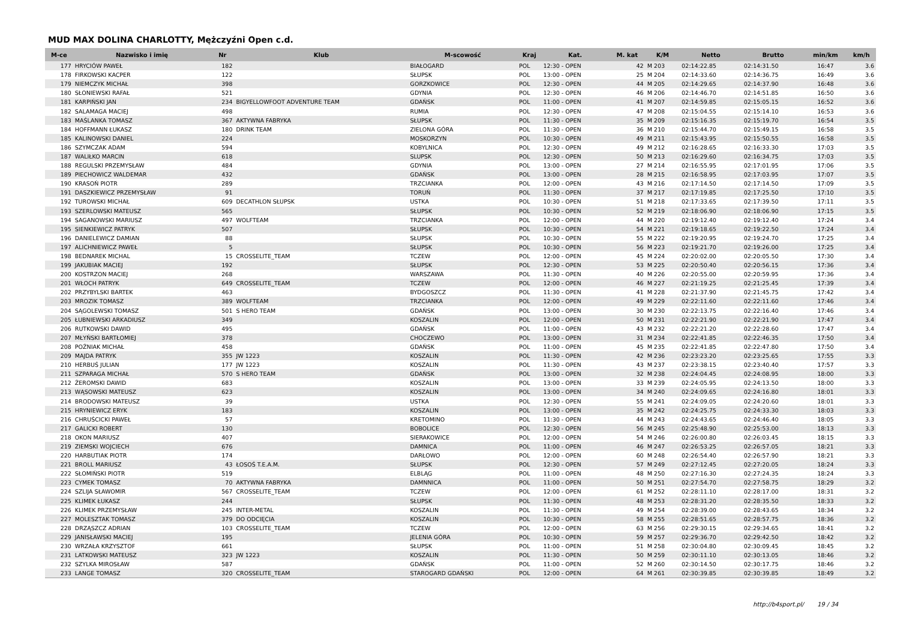MUD MAX DOLINA CHARLOTTY, Mężczyźni Open c.d.
| M-ce | Nazwisko i imię | Nr | Klub | M-scowość | Kraj | Kat. | M. kat | K/M | Netto | Brutto | min/km | km/h |
| --- | --- | --- | --- | --- | --- | --- | --- | --- | --- | --- | --- | --- |
| 177 | HRYCIÓW PAWEŁ | 182 | | BIAŁOGARD | POL | 12:30 - OPEN | 42 | M 203 | 02:14:22.85 | 02:14:31.50 | 16:47 | 3.6 |
| 178 | FIRKOWSKI KACPER | 122 | | SŁUPSK | POL | 13:00 - OPEN | 25 | M 204 | 02:14:33.60 | 02:14:36.75 | 16:49 | 3.6 |
| 179 | NIEMCZYK MICHAŁ | 398 | | GORZKOWICE | POL | 12:30 - OPEN | 44 | M 205 | 02:14:29.65 | 02:14:37.90 | 16:48 | 3.6 |
| 180 | SŁONIEWSKI RAFAŁ | 521 | | GDYNIA | POL | 12:30 - OPEN | 46 | M 206 | 02:14:46.70 | 02:14:51.85 | 16:50 | 3.6 |
| 181 | KARPIŃSKI JAN | 234 | BIGYELLOWFOOT ADVENTURE TEAM | GDAŃSK | POL | 11:00 - OPEN | 41 | M 207 | 02:14:59.85 | 02:15:05.15 | 16:52 | 3.6 |
| 182 | SALAMAGA MACIEJ | 498 | | RUMIA | POL | 12:30 - OPEN | 47 | M 208 | 02:15:04.55 | 02:15:14.10 | 16:53 | 3.6 |
| 183 | MAŚLANKA TOMASZ | 367 | AKTYWNA FABRYKA | SŁUPSK | POL | 11:30 - OPEN | 35 | M 209 | 02:15:16.35 | 02:15:19.70 | 16:54 | 3.5 |
| 184 | HOFFMANN ŁUKASZ | 180 | DRINK TEAM | ZIELONA GÓRA | POL | 11:30 - OPEN | 36 | M 210 | 02:15:44.70 | 02:15:49.15 | 16:58 | 3.5 |
| 185 | KALINOWSKI DANIEL | 224 | | MOSKORZYN | POL | 10:30 - OPEN | 49 | M 211 | 02:15:43.95 | 02:15:50.55 | 16:58 | 3.5 |
| 186 | SZYMCZAK ADAM | 594 | | KOBYLNICA | POL | 12:30 - OPEN | 49 | M 212 | 02:16:28.65 | 02:16:33.30 | 17:03 | 3.5 |
| 187 | WALIŁKO MARCIN | 618 | | SLUPSK | POL | 12:30 - OPEN | 50 | M 213 | 02:16:29.60 | 02:16:34.75 | 17:03 | 3.5 |
| 188 | REGULSKI PRZEMYSŁAW | 484 | | GDYNIA | POL | 13:00 - OPEN | 27 | M 214 | 02:16:55.95 | 02:17:01.95 | 17:06 | 3.5 |
| 189 | PIECHOWICZ WALDEMAR | 432 | | GDAŃSK | POL | 13:00 - OPEN | 28 | M 215 | 02:16:58.95 | 02:17:03.95 | 17:07 | 3.5 |
| 190 | KRASOŃ PIOTR | 289 | | TRZCIANKA | POL | 12:00 - OPEN | 43 | M 216 | 02:17:14.50 | 02:17:14.50 | 17:09 | 3.5 |
| 191 | DASZKIEWICZ PRZEMYSŁAW | 91 | | TORUŃ | POL | 11:30 - OPEN | 37 | M 217 | 02:17:19.85 | 02:17:25.50 | 17:10 | 3.5 |
| 192 | TUROWSKI MICHAŁ | 609 | DECATHLON SŁUPSK | USTKA | POL | 10:30 - OPEN | 51 | M 218 | 02:17:33.65 | 02:17:39.50 | 17:11 | 3.5 |
| 193 | SZERLOWSKI MATEUSZ | 565 | | SŁUPSK | POL | 10:30 - OPEN | 52 | M 219 | 02:18:06.90 | 02:18:06.90 | 17:15 | 3.5 |
| 194 | SAGANOWSKI MARIUSZ | 497 | WOLFTEAM | TRZCIANKA | POL | 12:00 - OPEN | 44 | M 220 | 02:19:12.40 | 02:19:12.40 | 17:24 | 3.4 |
| 195 | SIENKIEWICZ PATRYK | 507 | | SŁUPSK | POL | 10:30 - OPEN | 54 | M 221 | 02:19:18.65 | 02:19:22.50 | 17:24 | 3.4 |
| 196 | DANIELEWICZ DAMIAN | 88 | | SŁUPSK | POL | 10:30 - OPEN | 55 | M 222 | 02:19:20.95 | 02:19:24.70 | 17:25 | 3.4 |
| 197 | ALICHNIEWICZ PAWEŁ | 5 | | SŁUPSK | POL | 10:30 - OPEN | 56 | M 223 | 02:19:21.70 | 02:19:26.00 | 17:25 | 3.4 |
| 198 | BEDNAREK MICHAL | 15 | CROSSELITE_TEAM | TCZEW | POL | 12:00 - OPEN | 45 | M 224 | 02:20:02.00 | 02:20:05.50 | 17:30 | 3.4 |
| 199 | JAKUBIAK MACIEJ | 192 | | SŁUPSK | POL | 12:30 - OPEN | 53 | M 225 | 02:20:50.40 | 02:20:56.15 | 17:36 | 3.4 |
| 200 | KOSTRZON MACIEJ | 268 | | WARSZAWA | POL | 11:30 - OPEN | 40 | M 226 | 02:20:55.00 | 02:20:59.95 | 17:36 | 3.4 |
| 201 | WŁOCH PATRYK | 649 | CROSSELITE_TEAM | TCZEW | POL | 12:00 - OPEN | 46 | M 227 | 02:21:19.25 | 02:21:25.45 | 17:39 | 3.4 |
| 202 | PRZYBYLSKI BARTEK | 463 | | BYDGOSZCZ | POL | 11:30 - OPEN | 41 | M 228 | 02:21:37.90 | 02:21:45.75 | 17:42 | 3.4 |
| 203 | MROZIK TOMASZ | 389 | WOLFTEAM | TRZCIANKA | POL | 12:00 - OPEN | 49 | M 229 | 02:22:11.60 | 02:22:11.60 | 17:46 | 3.4 |
| 204 | SĄGOLEWSKI TOMASZ | 501 | S HERO TEAM | GDAŃSK | POL | 13:00 - OPEN | 30 | M 230 | 02:22:13.75 | 02:22:16.40 | 17:46 | 3.4 |
| 205 | ŁUBNIEWSKI ARKADIUSZ | 349 | | KOSZALIN | POL | 12:00 - OPEN | 50 | M 231 | 02:22:21.90 | 02:22:21.90 | 17:47 | 3.4 |
| 206 | RUTKOWSKI DAWID | 495 | | GDAŃSK | POL | 11:00 - OPEN | 43 | M 232 | 02:22:21.20 | 02:22:28.60 | 17:47 | 3.4 |
| 207 | MŁYŃSKI BARTŁOMIEJ | 378 | | CHOCZEWO | POL | 13:00 - OPEN | 31 | M 234 | 02:22:41.85 | 02:22:46.35 | 17:50 | 3.4 |
| 208 | POŹNIAK MICHAŁ | 458 | | GDAŃSK | POL | 11:00 - OPEN | 45 | M 235 | 02:22:41.85 | 02:22:47.80 | 17:50 | 3.4 |
| 209 | MAJDA PATRYK | 355 | JW 1223 | KOSZALIN | POL | 11:30 - OPEN | 42 | M 236 | 02:23:23.20 | 02:23:25.65 | 17:55 | 3.3 |
| 210 | HERBUŚ JULIAN | 177 | JW 1223 | KOSZALIN | POL | 11:30 - OPEN | 43 | M 237 | 02:23:38.15 | 02:23:40.40 | 17:57 | 3.3 |
| 211 | SZPARAGA MICHAŁ | 570 | S HERO TEAM | GDAŃSK | POL | 13:00 - OPEN | 32 | M 238 | 02:24:04.45 | 02:24:08.95 | 18:00 | 3.3 |
| 212 | ŻEROMSKI DAWID | 683 | | KOSZALIN | POL | 13:00 - OPEN | 33 | M 239 | 02:24:05.95 | 02:24:13.50 | 18:00 | 3.3 |
| 213 | WĄSOWSKI MATEUSZ | 623 | | KOSZALIN | POL | 13:00 - OPEN | 34 | M 240 | 02:24:09.65 | 02:24:16.80 | 18:01 | 3.3 |
| 214 | BRODOWSKI MATEUSZ | 39 | | USTKA | POL | 12:30 - OPEN | 55 | M 241 | 02:24:09.05 | 02:24:20.60 | 18:01 | 3.3 |
| 215 | HRYNIEWICZ ERYK | 183 | | KOSZALIN | POL | 13:00 - OPEN | 35 | M 242 | 02:24:25.75 | 02:24:33.30 | 18:03 | 3.3 |
| 216 | CHRUŚCICKI PAWEŁ | 57 | | KRETOMINO | POL | 11:30 - OPEN | 44 | M 243 | 02:24:43.65 | 02:24:46.40 | 18:05 | 3.3 |
| 217 | GALICKI ROBERT | 130 | | BOBOLICE | POL | 12:30 - OPEN | 56 | M 245 | 02:25:48.90 | 02:25:53.00 | 18:13 | 3.3 |
| 218 | OKON MARIUSZ | 407 | | SIERAKOWICE | POL | 12:00 - OPEN | 54 | M 246 | 02:26:00.80 | 02:26:03.45 | 18:15 | 3.3 |
| 219 | ZIEMSKI WOJCIECH | 676 | | DAMNICA | POL | 11:00 - OPEN | 46 | M 247 | 02:26:53.25 | 02:26:57.05 | 18:21 | 3.3 |
| 220 | HARBUTIAK PIOTR | 174 | | DARŁOWO | POL | 12:00 - OPEN | 60 | M 248 | 02:26:54.40 | 02:26:57.90 | 18:21 | 3.3 |
| 221 | BROLL MARIUSZ | 43 | ŁOSOŚ T.E.A.M. | SŁUPSK | POL | 12:30 - OPEN | 57 | M 249 | 02:27:12.45 | 02:27:20.05 | 18:24 | 3.3 |
| 222 | SŁOMIŃSKI PIOTR | 519 | | ELBLĄG | POL | 11:00 - OPEN | 48 | M 250 | 02:27:16.30 | 02:27:24.35 | 18:24 | 3.3 |
| 223 | CYMEK TOMASZ | 70 | AKTYWNA FABRYKA | DAMNNICA | POL | 11:00 - OPEN | 50 | M 251 | 02:27:54.70 | 02:27:58.75 | 18:29 | 3.2 |
| 224 | SZLIJA SŁAWOMIR | 567 | CROSSELITE_TEAM | TCZEW | POL | 12:00 - OPEN | 61 | M 252 | 02:28:11.10 | 02:28:17.00 | 18:31 | 3.2 |
| 225 | KLIMEK ŁUKASZ | 244 | | SŁUPSK | POL | 11:30 - OPEN | 48 | M 253 | 02:28:31.20 | 02:28:35.50 | 18:33 | 3.2 |
| 226 | KLIMEK PRZEMYSŁAW | 245 | INTER-METAL | KOSZALIN | POL | 11:30 - OPEN | 49 | M 254 | 02:28:39.00 | 02:28:43.65 | 18:34 | 3.2 |
| 227 | MOLESZTAK TOMASZ | 379 | DO ODCIĘCIA | KOSZALIN | POL | 10:30 - OPEN | 58 | M 255 | 02:28:51.65 | 02:28:57.75 | 18:36 | 3.2 |
| 228 | DRZĄSZCZ ADRIAN | 103 | CROSSELITE_TEAM | TCZEW | POL | 12:00 - OPEN | 63 | M 256 | 02:29:30.15 | 02:29:34.65 | 18:41 | 3.2 |
| 229 | JANISŁAWSKI MACIEJ | 195 | | JELENIA GÓRA | POL | 10:30 - OPEN | 59 | M 257 | 02:29:36.70 | 02:29:42.50 | 18:42 | 3.2 |
| 230 | WRZAŁA KRZYSZTOF | 661 | | SŁUPSK | POL | 11:00 - OPEN | 51 | M 258 | 02:30:04.80 | 02:30:09.45 | 18:45 | 3.2 |
| 231 | LATKOWSKI MATEUSZ | 323 | JW 1223 | KOSZALIN | POL | 11:30 - OPEN | 50 | M 259 | 02:30:11.10 | 02:30:13.05 | 18:46 | 3.2 |
| 232 | SZYLKA MIROSŁAW | 587 | | GDAŃSK | POL | 11:00 - OPEN | 52 | M 260 | 02:30:14.50 | 02:30:17.75 | 18:46 | 3.2 |
| 233 | LANGE TOMASZ | 320 | CROSSELITE_TEAM | STAROGARD GDAŃSKI | POL | 12:00 - OPEN | 64 | M 261 | 02:30:39.85 | 02:30:39.85 | 18:49 | 3.2 |
http://b4sport.pl/ 19 / 34